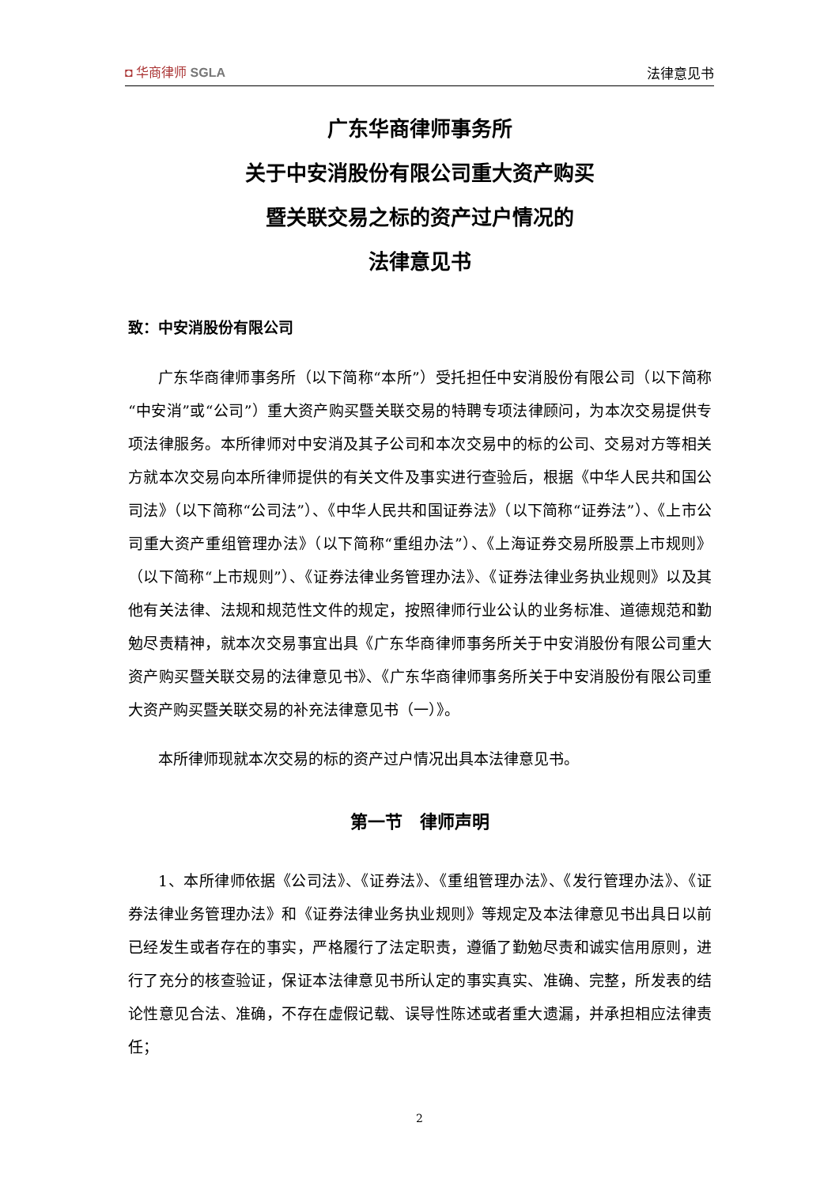◘ 华商律师 SGLA
法律意见书
广东华商律师事务所
关于中安消股份有限公司重大资产购买
暨关联交易之标的资产过户情况的
法律意见书
致：中安消股份有限公司
广东华商律师事务所（以下简称“本所”）受托担任中安消股份有限公司（以下简称“中安消”或“公司”）重大资产购买暨关联交易的特聘专项法律顾问，为本次交易提供专项法律服务。本所律师对中安消及其子公司和本次交易中的标的公司、交易对方等相关方就本次交易向本所律师提供的有关文件及事实进行查验后，根据《中华人民共和国公司法》（以下简称“公司法”）、《中华人民共和国证券法》（以下简称“证券法”）、《上市公司重大资产重组管理办法》（以下简称“重组办法”）、《上海证券交易所股票上市规则》（以下简称“上市规则”）、《证券法律业务管理办法》、《证券法律业务执业规则》以及其他有关法律、法规和规范性文件的规定，按照律师行业公认的业务标准、道德规范和勤勉尽责精神，就本次交易事宜出具《广东华商律师事务所关于中安消股份有限公司重大资产购买暨关联交易的法律意见书》、《广东华商律师事务所关于中安消股份有限公司重大资产购买暨关联交易的补充法律意见书（一）》。
本所律师现就本次交易的标的资产过户情况出具本法律意见书。
第一节　律师声明
1、本所律师依据《公司法》、《证券法》、《重组管理办法》、《发行管理办法》、《证券法律业务管理办法》和《证券法律业务执业规则》等规定及本法律意见书出具日以前已经发生或者存在的事实，严格履行了法定职责，遵循了勤勉尽责和诚实信用原则，进行了充分的核查验证，保证本法律意见书所认定的事实真实、准确、完整，所发表的结论性意见合法、准确，不存在虚假记载、误导性陈述或者重大遗漏，并承担相应法律责任；
2